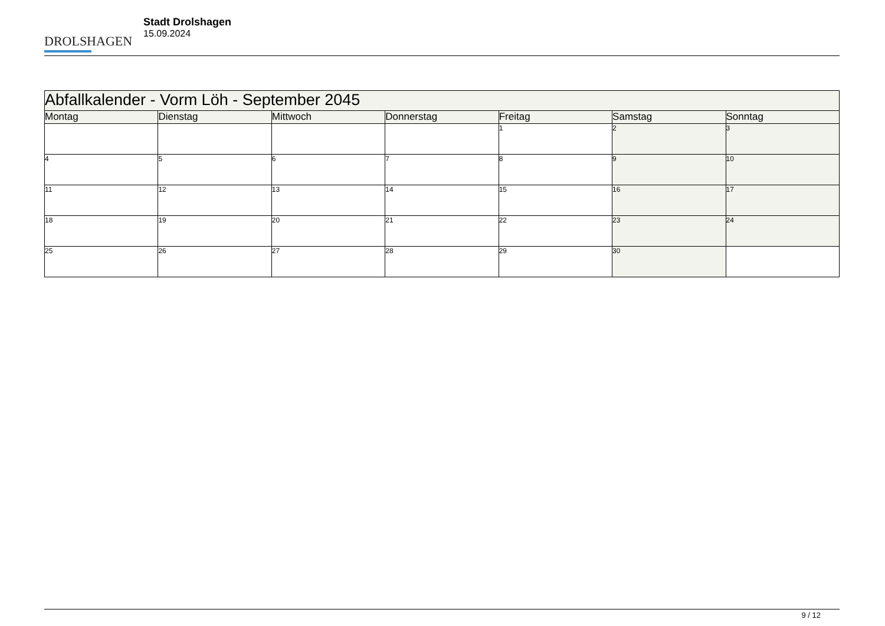DROLSHAGEN
Stadt Drolshagen
15.09.2024
| Abfallkalender - Vorm Löh - September 2045 | | | | | | |
| Montag | Dienstag | Mittwoch | Donnerstag | Freitag | Samstag | Sonntag |
| | | | | 1 | 2 | 3 |
| 4 | 5 | 6 | 7 | 8 | 9 | 10 |
| 11 | 12 | 13 | 14 | 15 | 16 | 17 |
| 18 | 19 | 20 | 21 | 22 | 23 | 24 |
| 25 | 26 | 27 | 28 | 29 | 30 | |
9 / 12